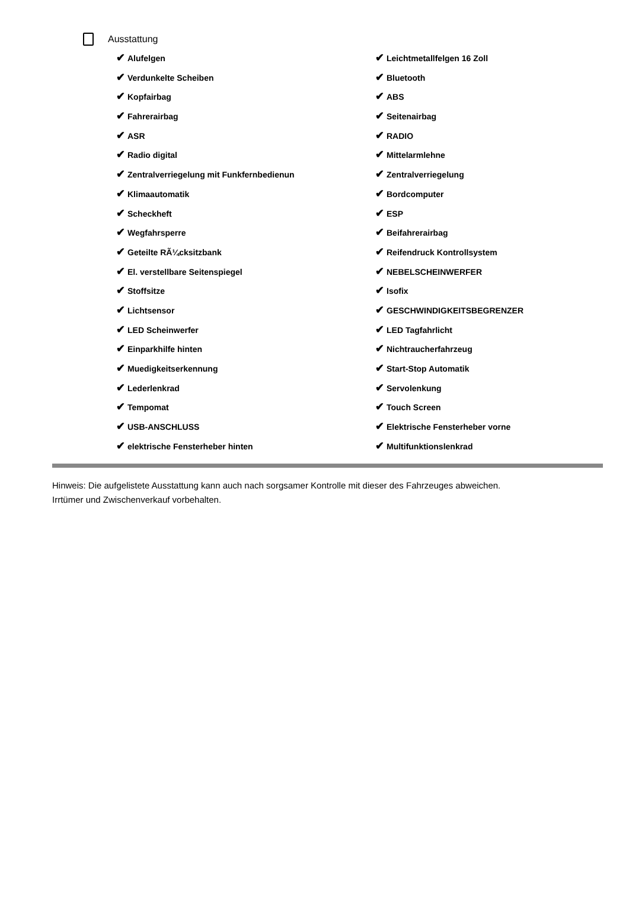Ausstattung
✔ Alufelgen
✔ Leichtmetallfelgen 16 Zoll
✔ Verdunkelte Scheiben
✔ Bluetooth
✔ Kopfairbag
✔ ABS
✔ Fahrerairbag
✔ Seitenairbag
✔ ASR
✔ RADIO
✔ Radio digital
✔ Mittelarmlehne
✔ Zentralverriegelung mit Funkfernbedienun
✔ Zentralverriegelung
✔ Klimaautomatik
✔ Bordcomputer
✔ Scheckheft
✔ ESP
✔ Wegfahrsperre
✔ Beifahrerairbag
✔ Geteilte RÃ¼cksitzbank
✔ Reifendruck Kontrollsystem
✔ El. verstellbare Seitenspiegel
✔ NEBELSCHEINWERFER
✔ Stoffsitze
✔ Isofix
✔ Lichtsensor
✔ GESCHWINDIGKEITSBEGRENZER
✔ LED Scheinwerfer
✔ LED Tagfahrlicht
✔ Einparkhilfe hinten
✔ Nichtraucherfahrzeug
✔ Muedigkeitserkennung
✔ Start-Stop Automatik
✔ Lederlenkrad
✔ Servolenkung
✔ Tempomat
✔ Touch Screen
✔ USB-ANSCHLUSS
✔ Elektrische Fensterheber vorne
✔ elektrische Fensterheber hinten
✔ Multifunktionslenkrad
Hinweis: Die aufgelistete Ausstattung kann auch nach sorgsamer Kontrolle mit dieser des Fahrzeuges abweichen. Irrtümer und Zwischenverkauf vorbehalten.